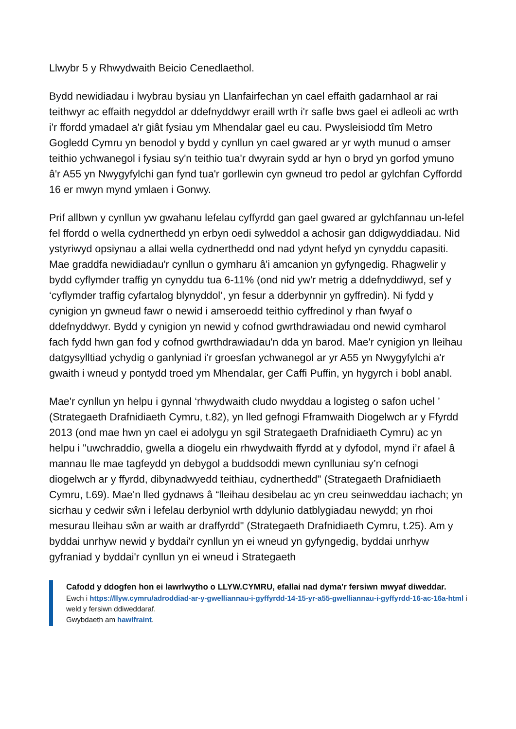Llwybr 5 y Rhwydwaith Beicio Cenedlaethol.
Bydd newidiadau i lwybrau bysiau yn Llanfairfechan yn cael effaith gadarnhaol ar rai teithwyr ac effaith negyddol ar ddefnyddwyr eraill wrth i'r safle bws gael ei adleoli ac wrth i'r ffordd ymadael a'r giât fysiau ym Mhendalar gael eu cau. Pwysleisiodd tîm Metro Gogledd Cymru yn benodol y bydd y cynllun yn cael gwared ar yr wyth munud o amser teithio ychwanegol i fysiau sy'n teithio tua'r dwyrain sydd ar hyn o bryd yn gorfod ymuno â'r A55 yn Nwygyfylchi gan fynd tua'r gorllewin cyn gwneud tro pedol ar gylchfan Cyffordd 16 er mwyn mynd ymlaen i Gonwy.
Prif allbwn y cynllun yw gwahanu lefelau cyffyrdd gan gael gwared ar gylchfannau un-lefel fel ffordd o wella cydnerthedd yn erbyn oedi sylweddol a achosir gan ddigwyddiadau. Nid ystyriwyd opsiynau a allai wella cydnerthedd ond nad ydynt hefyd yn cynyddu capasiti. Mae graddfa newidiadau'r cynllun o gymharu â'i amcanion yn gyfyngedig. Rhagwelir y bydd cyflymder traffig yn cynyddu tua 6-11% (ond nid yw'r metrig a ddefnyddiwyd, sef y ‘cyflymder traffig cyfartalog blynyddol’, yn fesur a dderbynnir yn gyffredin). Ni fydd y cynigion yn gwneud fawr o newid i amseroedd teithio cyffredinol y rhan fwyaf o ddefnyddwyr. Bydd y cynigion yn newid y cofnod gwrthdrawiadau ond newid cymharol fach fydd hwn gan fod y cofnod gwrthdrawiadau'n dda yn barod. Mae'r cynigion yn lleihau datgysylltiad ychydig o ganlyniad i'r groesfan ychwanegol ar yr A55 yn Nwygyfylchi a'r gwaith i wneud y pontydd troed ym Mhendalar, ger Caffi Puffin, yn hygyrch i bobl anabl.
Mae'r cynllun yn helpu i gynnal ‘rhwydwaith cludo nwyddau a logisteg o safon uchel ’ (Strategaeth Drafnidiaeth Cymru, t.82), yn lled gefnogi Fframwaith Diogelwch ar y Ffyrdd 2013 (ond mae hwn yn cael ei adolygu yn sgil Strategaeth Drafnidiaeth Cymru) ac yn helpu i "uwchraddio, gwella a diogelu ein rhwydwaith ffyrdd at y dyfodol, mynd i’r afael â mannau lle mae tagfeydd yn debygol a buddsoddi mewn cynlluniau sy’n cefnogi diogelwch ar y ffyrdd, dibynadwyedd teithiau, cydnerthedd" (Strategaeth Drafnidiaeth Cymru, t.69). Mae'n lled gydnaws â “lleihau desibelau ac yn creu seinweddau iachach; yn sicrhau y cedwir sŵn i lefelau derbyniol wrth ddylunio datblygiadau newydd; yn rhoi mesurau lleihau sŵn ar waith ar draffyrdd" (Strategaeth Drafnidiaeth Cymru, t.25). Am y byddai unrhyw newid y byddai'r cynllun yn ei wneud yn gyfyngedig, byddai unrhyw gyfraniad y byddai'r cynllun yn ei wneud i Strategaeth
Cafodd y ddogfen hon ei lawrlwytho o LLYW.CYMRU, efallai nad dyma'r fersiwn mwyaf diweddar.
Ewch i https://llyw.cymru/adroddiad-ar-y-gwelliannau-i-gyffyrdd-14-15-yr-a55-gwelliannau-i-gyffyrdd-16-ac-16a-html i weld y fersiwn ddiweddaraf.
Gwybdaeth am hawlfraint.